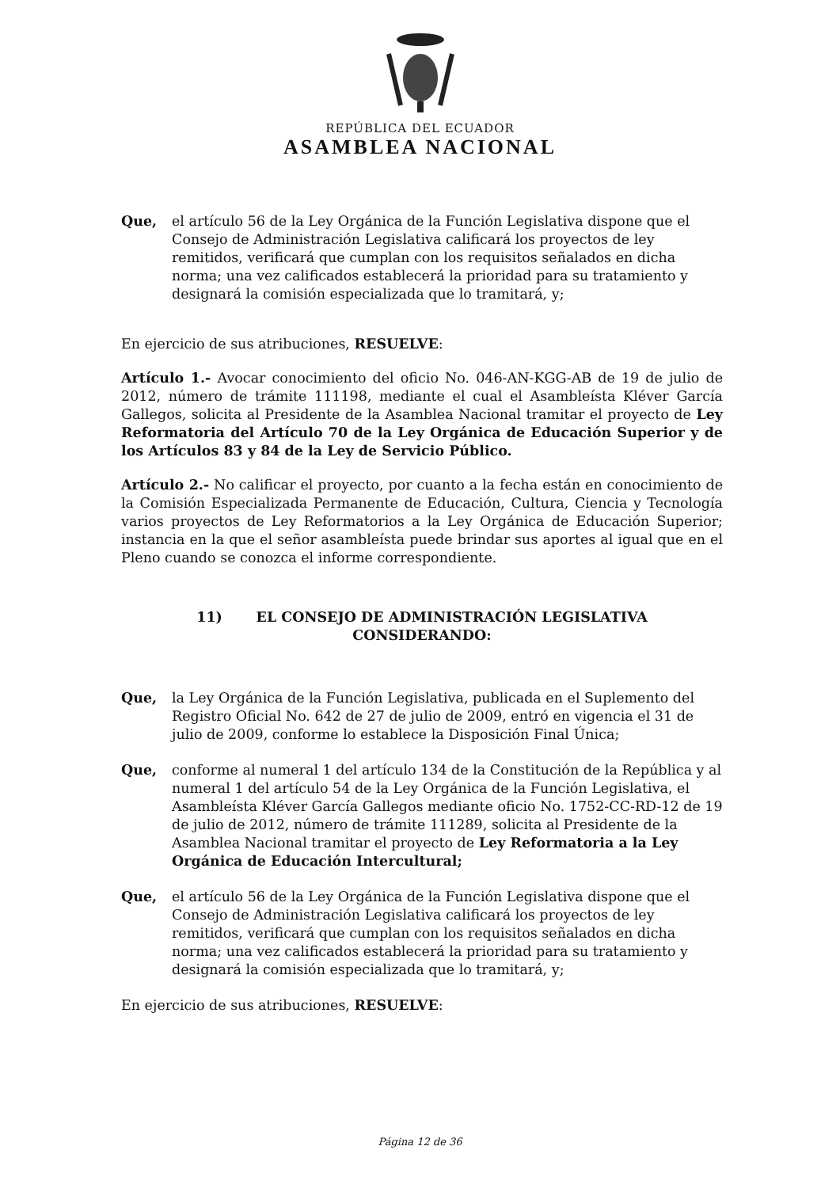REPÚBLICA DEL ECUADOR
ASAMBLEA NACIONAL
Que, el artículo 56 de la Ley Orgánica de la Función Legislativa dispone que el Consejo de Administración Legislativa calificará los proyectos de ley remitidos, verificará que cumplan con los requisitos señalados en dicha norma; una vez calificados establecerá la prioridad para su tratamiento y designará la comisión especializada que lo tramitará, y;
En ejercicio de sus atribuciones, RESUELVE:
Artículo 1.- Avocar conocimiento del oficio No. 046-AN-KGG-AB de 19 de julio de 2012, número de trámite 111198, mediante el cual el Asambleísta Kléver García Gallegos, solicita al Presidente de la Asamblea Nacional tramitar el proyecto de Ley Reformatoria del Artículo 70 de la Ley Orgánica de Educación Superior y de los Artículos 83 y 84 de la Ley de Servicio Público.
Artículo 2.- No calificar el proyecto, por cuanto a la fecha están en conocimiento de la Comisión Especializada Permanente de Educación, Cultura, Ciencia y Tecnología varios proyectos de Ley Reformatorios a la Ley Orgánica de Educación Superior; instancia en la que el señor asambleísta puede brindar sus aportes al igual que en el Pleno cuando se conozca el informe correspondiente.
11) EL CONSEJO DE ADMINISTRACIÓN LEGISLATIVA
CONSIDERANDO:
Que, la Ley Orgánica de la Función Legislativa, publicada en el Suplemento del Registro Oficial No. 642 de 27 de julio de 2009, entró en vigencia el 31 de julio de 2009, conforme lo establece la Disposición Final Única;
Que, conforme al numeral 1 del artículo 134 de la Constitución de la República y al numeral 1 del artículo 54 de la Ley Orgánica de la Función Legislativa, el Asambleísta Kléver García Gallegos mediante oficio No. 1752-CC-RD-12 de 19 de julio de 2012, número de trámite 111289, solicita al Presidente de la Asamblea Nacional tramitar el proyecto de Ley Reformatoria a la Ley Orgánica de Educación Intercultural;
Que, el artículo 56 de la Ley Orgánica de la Función Legislativa dispone que el Consejo de Administración Legislativa calificará los proyectos de ley remitidos, verificará que cumplan con los requisitos señalados en dicha norma; una vez calificados establecerá la prioridad para su tratamiento y designará la comisión especializada que lo tramitará, y;
En ejercicio de sus atribuciones, RESUELVE:
Página 12 de 36